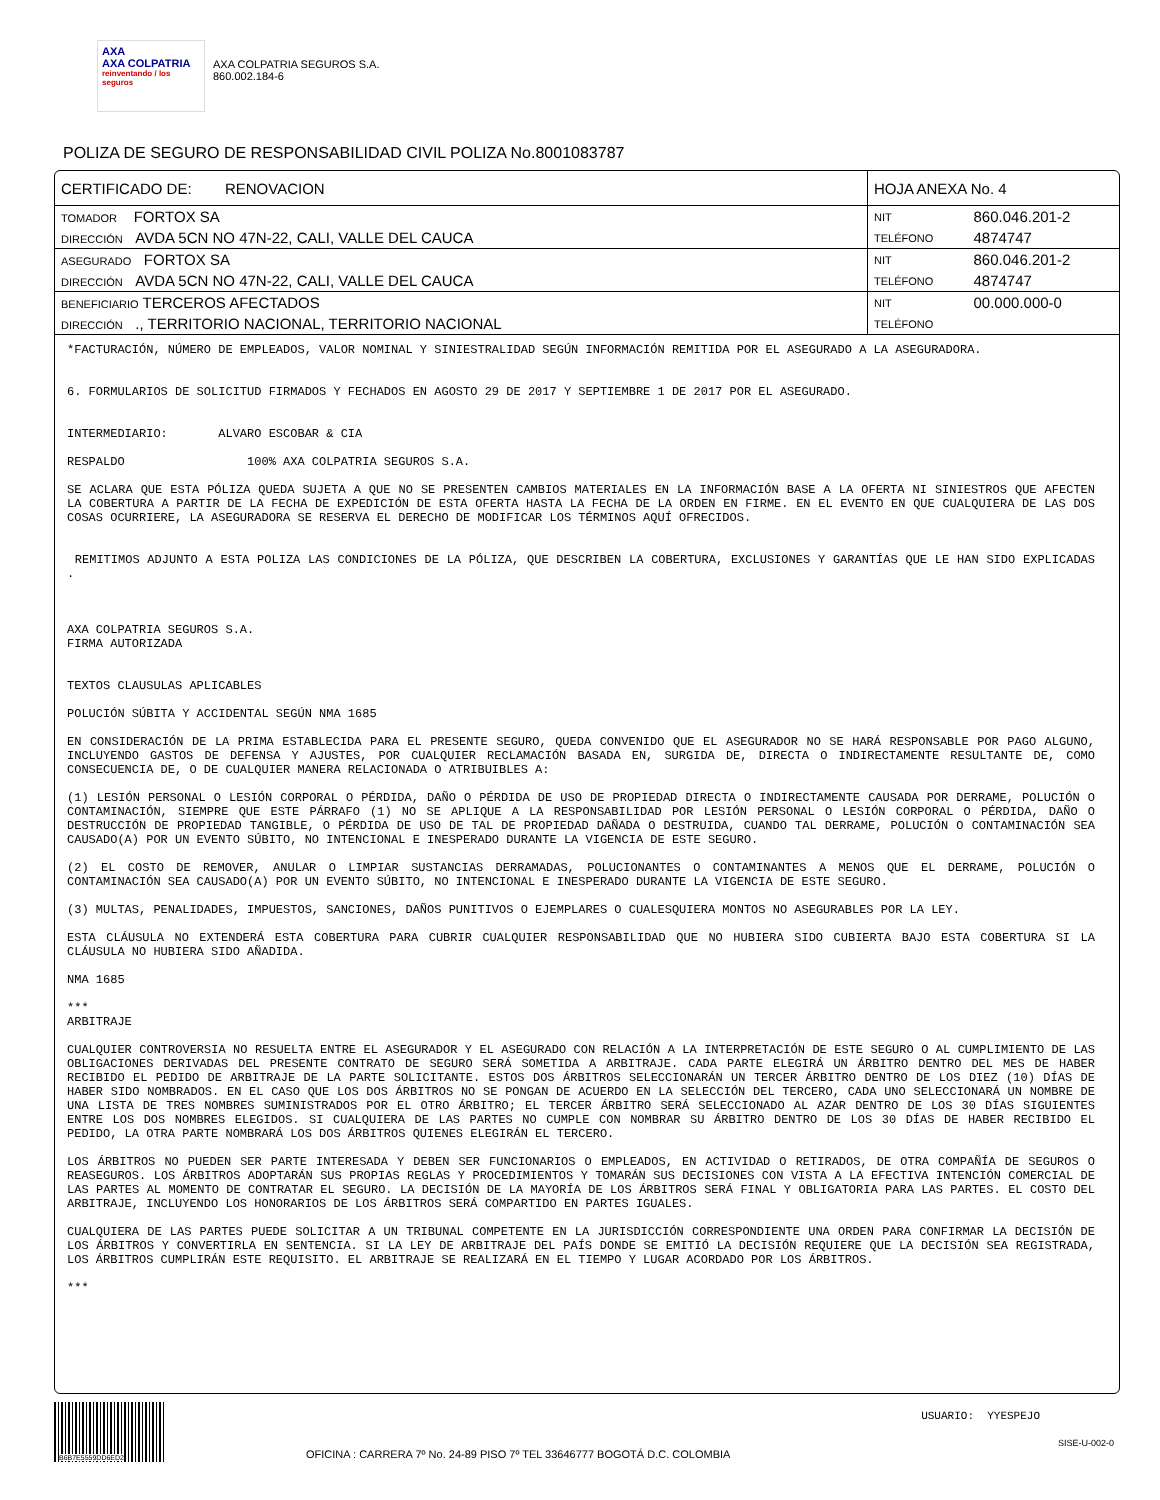AXA
AXA COLPATRIA
reinventando / los seguros
AXA COLPATRIA SEGUROS S.A.
860.002.184-6
POLIZA DE SEGURO DE RESPONSABILIDAD CIVIL POLIZA No.8001083787
| CERTIFICADO DE: RENOVACION | HOJA ANEXA No. 4 | |
| TOMADOR FORTOX SA | NIT | 860.046.201-2 |
| DIRECCIÓN AVDA 5CN NO 47N-22, CALI, VALLE DEL CAUCA | TELÉFONO | 4874747 |
| ASEGURADO FORTOX SA | NIT | 860.046.201-2 |
| DIRECCIÓN AVDA 5CN NO 47N-22, CALI, VALLE DEL CAUCA | TELÉFONO | 4874747 |
| BENEFICIARIO TERCEROS AFECTADOS | NIT | 00.000.000-0 |
| DIRECCIÓN ., TERRITORIO NACIONAL, TERRITORIO NACIONAL | TELÉFONO | |
*FACTURACIÓN, NÚMERO DE EMPLEADOS, VALOR NOMINAL Y SINIESTRALIDAD SEGÚN INFORMACIÓN REMITIDA POR EL ASEGURADO A LA ASEGURADORA.
6. FORMULARIOS DE SOLICITUD FIRMADOS Y FECHADOS EN AGOSTO 29 DE 2017 Y SEPTIEMBRE 1 DE 2017 POR EL ASEGURADO.
INTERMEDIARIO: ALVARO ESCOBAR & CIA
RESPALDO 100% AXA COLPATRIA SEGUROS S.A.
SE ACLARA QUE ESTA PÓLIZA QUEDA SUJETA A QUE NO SE PRESENTEN CAMBIOS MATERIALES EN LA INFORMACIÓN BASE A LA OFERTA NI SINIESTROS QUE AFECTEN LA COBERTURA A PARTIR DE LA FECHA DE EXPEDICIÓN DE ESTA OFERTA HASTA LA FECHA DE LA ORDEN EN FIRME. EN EL EVENTO EN QUE CUALQUIERA DE LAS DOS COSAS OCURRIERE, LA ASEGURADORA SE RESERVA EL DERECHO DE MODIFICAR LOS TÉRMINOS AQUÍ OFRECIDOS.
REMITIMOS ADJUNTO A ESTA POLIZA LAS CONDICIONES DE LA PÓLIZA, QUE DESCRIBEN LA COBERTURA, EXCLUSIONES Y GARANTÍAS QUE LE HAN SIDO EXPLICADAS .
AXA COLPATRIA SEGUROS S.A.
FIRMA AUTORIZADA
TEXTOS CLAUSULAS APLICABLES
POLUCIÓN SÚBITA Y ACCIDENTAL SEGÚN NMA 1685
EN CONSIDERACIÓN DE LA PRIMA ESTABLECIDA PARA EL PRESENTE SEGURO, QUEDA CONVENIDO QUE EL ASEGURADOR NO SE HARÁ RESPONSABLE POR PAGO ALGUNO, INCLUYENDO GASTOS DE DEFENSA Y AJUSTES, POR CUALQUIER RECLAMACIÓN BASADA EN, SURGIDA DE, DIRECTA O INDIRECTAMENTE RESULTANTE DE, COMO CONSECUENCIA DE, O DE CUALQUIER MANERA RELACIONADA O ATRIBUIBLES A:
(1) LESIÓN PERSONAL O LESIÓN CORPORAL O PÉRDIDA, DAÑO O PÉRDIDA DE USO DE PROPIEDAD DIRECTA O INDIRECTAMENTE CAUSADA POR DERRAME, POLUCIÓN O CONTAMINACIÓN, SIEMPRE QUE ESTE PÁRRAFO (1) NO SE APLIQUE A LA RESPONSABILIDAD POR LESIÓN PERSONAL O LESIÓN CORPORAL O PÉRDIDA, DAÑO O DESTRUCCIÓN DE PROPIEDAD TANGIBLE, O PÉRDIDA DE USO DE TAL DE PROPIEDAD DAÑADA O DESTRUIDA, CUANDO TAL DERRAME, POLUCIÓN O CONTAMINACIÓN SEA CAUSADO(A) POR UN EVENTO SÚBITO, NO INTENCIONAL E INESPERADO DURANTE LA VIGENCIA DE ESTE SEGURO.
(2) EL COSTO DE REMOVER, ANULAR O LIMPIAR SUSTANCIAS DERRAMADAS, POLUCIONANTES O CONTAMINANTES A MENOS QUE EL DERRAME, POLUCIÓN O CONTAMINACIÓN SEA CAUSADO(A) POR UN EVENTO SÚBITO, NO INTENCIONAL E INESPERADO DURANTE LA VIGENCIA DE ESTE SEGURO.
(3) MULTAS, PENALIDADES, IMPUESTOS, SANCIONES, DAÑOS PUNITIVOS O EJEMPLARES O CUALESQUIERA MONTOS NO ASEGURABLES POR LA LEY.
ESTA CLÁUSULA NO EXTENDERÁ ESTA COBERTURA PARA CUBRIR CUALQUIER RESPONSABILIDAD QUE NO HUBIERA SIDO CUBIERTA BAJO ESTA COBERTURA SI LA CLÁUSULA NO HUBIERA SIDO AÑADIDA.
NMA 1685
***
ARBITRAJE
CUALQUIER CONTROVERSIA NO RESUELTA ENTRE EL ASEGURADOR Y EL ASEGURADO CON RELACIÓN A LA INTERPRETACIÓN DE ESTE SEGURO O AL CUMPLIMIENTO DE LAS OBLIGACIONES DERIVADAS DEL PRESENTE CONTRATO DE SEGURO SERÁ SOMETIDA A ARBITRAJE. CADA PARTE ELEGIRÁ UN ÁRBITRO DENTRO DEL MES DE HABER RECIBIDO EL PEDIDO DE ARBITRAJE DE LA PARTE SOLICITANTE. ESTOS DOS ÁRBITROS SELECCIONARÁN UN TERCER ÁRBITRO DENTRO DE LOS DIEZ (10) DÍAS DE HABER SIDO NOMBRADOS. EN EL CASO QUE LOS DOS ÁRBITROS NO SE PONGAN DE ACUERDO EN LA SELECCIÓN DEL TERCERO, CADA UNO SELECCIONARÁ UN NOMBRE DE UNA LISTA DE TRES NOMBRES SUMINISTRADOS POR EL OTRO ÁRBITRO; EL TERCER ÁRBITRO SERÁ SELECCIONADO AL AZAR DENTRO DE LOS 30 DÍAS SIGUIENTES ENTRE LOS DOS NOMBRES ELEGIDOS. SI CUALQUIERA DE LAS PARTES NO CUMPLE CON NOMBRAR SU ÁRBITRO DENTRO DE LOS 30 DÍAS DE HABER RECIBIDO EL PEDIDO, LA OTRA PARTE NOMBRARÁ LOS DOS ÁRBITROS QUIENES ELEGIRÁN EL TERCERO.
LOS ÁRBITROS NO PUEDEN SER PARTE INTERESADA Y DEBEN SER FUNCIONARIOS O EMPLEADOS, EN ACTIVIDAD O RETIRADOS, DE OTRA COMPAÑÍA DE SEGUROS O REASEGUROS. LOS ÁRBITROS ADOPTARÁN SUS PROPIAS REGLAS Y PROCEDIMIENTOS Y TOMARÁN SUS DECISIONES CON VISTA A LA EFECTIVA INTENCIÓN COMERCIAL DE LAS PARTES AL MOMENTO DE CONTRATAR EL SEGURO. LA DECISIÓN DE LA MAYORÍA DE LOS ÁRBITROS SERÁ FINAL Y OBLIGATORIA PARA LAS PARTES. EL COSTO DEL ARBITRAJE, INCLUYENDO LOS HONORARIOS DE LOS ÁRBITROS SERÁ COMPARTIDO EN PARTES IGUALES.
CUALQUIERA DE LAS PARTES PUEDE SOLICITAR A UN TRIBUNAL COMPETENTE EN LA JURISDICCIÓN CORRESPONDIENTE UNA ORDEN PARA CONFIRMAR LA DECISIÓN DE LOS ÁRBITROS Y CONVERTIRLA EN SENTENCIA. SI LA LEY DE ARBITRAJE DEL PAÍS DONDE SE EMITIÓ LA DECISIÓN REQUIERE QUE LA DECISIÓN SEA REGISTRADA, LOS ÁRBITROS CUMPLIRÁN ESTE REQUISITO. EL ARBITRAJE SE REALIZARÁ EN EL TIEMPO Y LUGAR ACORDADO POR LOS ÁRBITROS.
***
B6B7E5559DD6ED2
USUARIO: YYESPEJO
SISE-U-002-0
OFICINA : CARRERA 7º No. 24-89 PISO 7º TEL 33646777 BOGOTÁ D.C. COLOMBIA